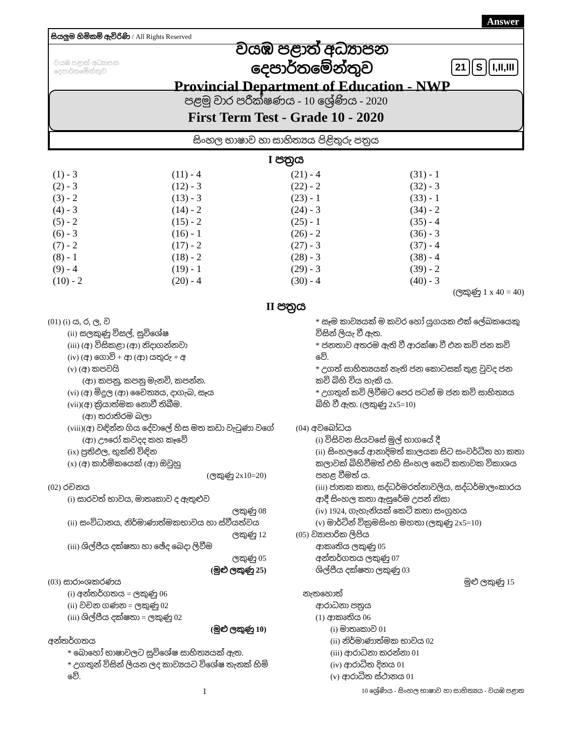Answer
සියලුම හිමිකම් ඇවිරිණි / All Rights Reserved
වයඹ පළාත් අධ්‍යාපන දෙපාර්තමේන්තුව
වයඹ පළාත් අධ්‍යාපන දෙපාර්තමේන්තුව
Provincial Department of Education - NWP
21 S I,II,III
පළමු වාර පරීක්ෂණය - 10 ශ්‍රේණිය - 2020
First Term Test - Grade 10 - 2020
සිංහල භාෂාව හා සාහිත්‍යය පිළිතුරු පත්‍රය
I පත්‍රය
| (1) - 3 | (11) - 4 | (21) - 4 | (31) - 1 |
| (2) - 3 | (12) - 3 | (22) - 2 | (32) - 3 |
| (3) - 2 | (13) - 3 | (23) - 1 | (33) - 1 |
| (4) - 3 | (14) - 2 | (24) - 3 | (34) - 2 |
| (5) - 2 | (15) - 2 | (25) - 1 | (35) - 4 |
| (6) - 3 | (16) - 1 | (26) - 2 | (36) - 3 |
| (7) - 2 | (17) - 2 | (27) - 3 | (37) - 4 |
| (8) - 1 | (18) - 2 | (28) - 3 | (38) - 4 |
| (9) - 4 | (19) - 1 | (29) - 3 | (39) - 2 |
| (10) - 2 | (20) - 4 | (30) - 4 | (40) - 3 |
(ලකුණු 1 x 40 = 40)
II පත්‍රය
(01) (i) ය, ර, ල, ව
(ii) සලකුණු විසල්, සුවිශේෂ
(iii) (අ) විසිකළා (ආ) නිදාගන්නවා
(iv) (අ) ගොවි + ආ (ආ) යතුරු + අ
(v) (අ) කපවයි
(ආ) කපනු, කපනු මැනවි, කපන්න.
(vi) (අ) මිදුල (ආ) චෛත්‍යය, දාගැබ, සෑය
(vii)(අ) ක්‍රියාත්මක නොවී තිබීම.
(ආ) තරාතිරම බලා
(viii)(අ) වඳින්න ගිය දේවාලේ හිස මත කඩා වැටුණා වගේ
(ආ) ඌරෝ කවදද කහ කෑවේ
(ix) ප්‍රතිඵල, භුක්ති විඳින
(x) (අ) කාර්මිකයෙක් (ආ) ඔවුහු
(ලකුණු 2x10=20)
(02) රචනය
(i) සාරවත් භාවය, මාතෘකාව ද ඇතුළුව
ලකුණු 08
(ii) සංවිධානය, නිර්මාණාත්මකභාවය හා ස්වීයත්වය
ලකුණු 12
(iii) ශිල්පීය දක්ෂතා හා ඡේද බෙදා ලිවීම
ලකුණු 05
(මුළු ලකුණු 25)
(03) සාරාංශකරණය
(i) අන්තර්ගතය = ලකුණු 06
(ii) වචන ගණන = ලකුණු 02
(iii) ශිල්පීය දක්ෂතා = ලකුණු 02
(මුළු ලකුණු 10)
අන්තර්ගතය
* බොහෝ භාෂාවලට සුවිශේෂ සාහිත්‍යයක් ඇත.
* උගතුන් විසින් ලියන ලද කාව්‍යයට විශේෂ තැනක් හිමි වේ.
* සෑම කාව්‍යයක් ම කවර හෝ යුගයක එක් ලේඛකයෙකු විසින් ලියැ වී ඇත.
* ජනතාව අතරම ඇති වී ආරක්ෂා වී එන කවි ජන කවි වේ.
* උගත් සාහිත්‍යයක් නැති ජන කොටසක් තුළ වුවද ජන කවි බිහි විය හැකි ය.
* උගතුන් කවි ලිවීමට පෙර පටන් ම ජන කවි සාහිත්‍යය බිහි වී ඇත. (ලකුණු 2x5=10)
(04) අවබෝධය
(i) විසිවන සියවසේ මුල් භාගයේ දී
(ii) සිංහලයේ ආනාදිමත් කාලයක සිට සංවර්ධිත හා කතා කලාවක් බිහිවීමත් එහි සිංහල කෙටි කතාවක විකාශය පහළ වීමත් ය.
(iii) ජාතක කතා, සද්ධර්මරත්නාවලිය, සද්ධර්මාලංකාරය ආදී සිංහල කතා ඇසුරේම උපන් නිසා
(iv) 1924, ගැහැනියක් කෙටි කතා සංග්‍රහය
(v) මාර්ටින් වික්‍රමසිංහ මහතා (ලකුණු 2x5=10)
(05) ව්‍යාපාරික ලිපිය
ආකෘතිය ලකුණු 05
අන්තර්ගතය ලකුණු 07
ශිල්පීය දක්ෂතා ලකුණු 03
මුළු ලකුණු 15
නැතහොත්
ආරාධනා පත්‍රය
(1) ආකෘතිය 06
(i) මාතෘකාව 01
(ii) නිර්මාණාත්මක භාවය 02
(iii) ආරාධනා කරන්නා 01
(iv) ආරාධිත දිනය 01
(v) ආරාධිත ස්ථානය 01
1 10 ශ්‍රේණිය - සිංහල භාෂාව හා සාහිත්‍යය - වයඹ පළාත